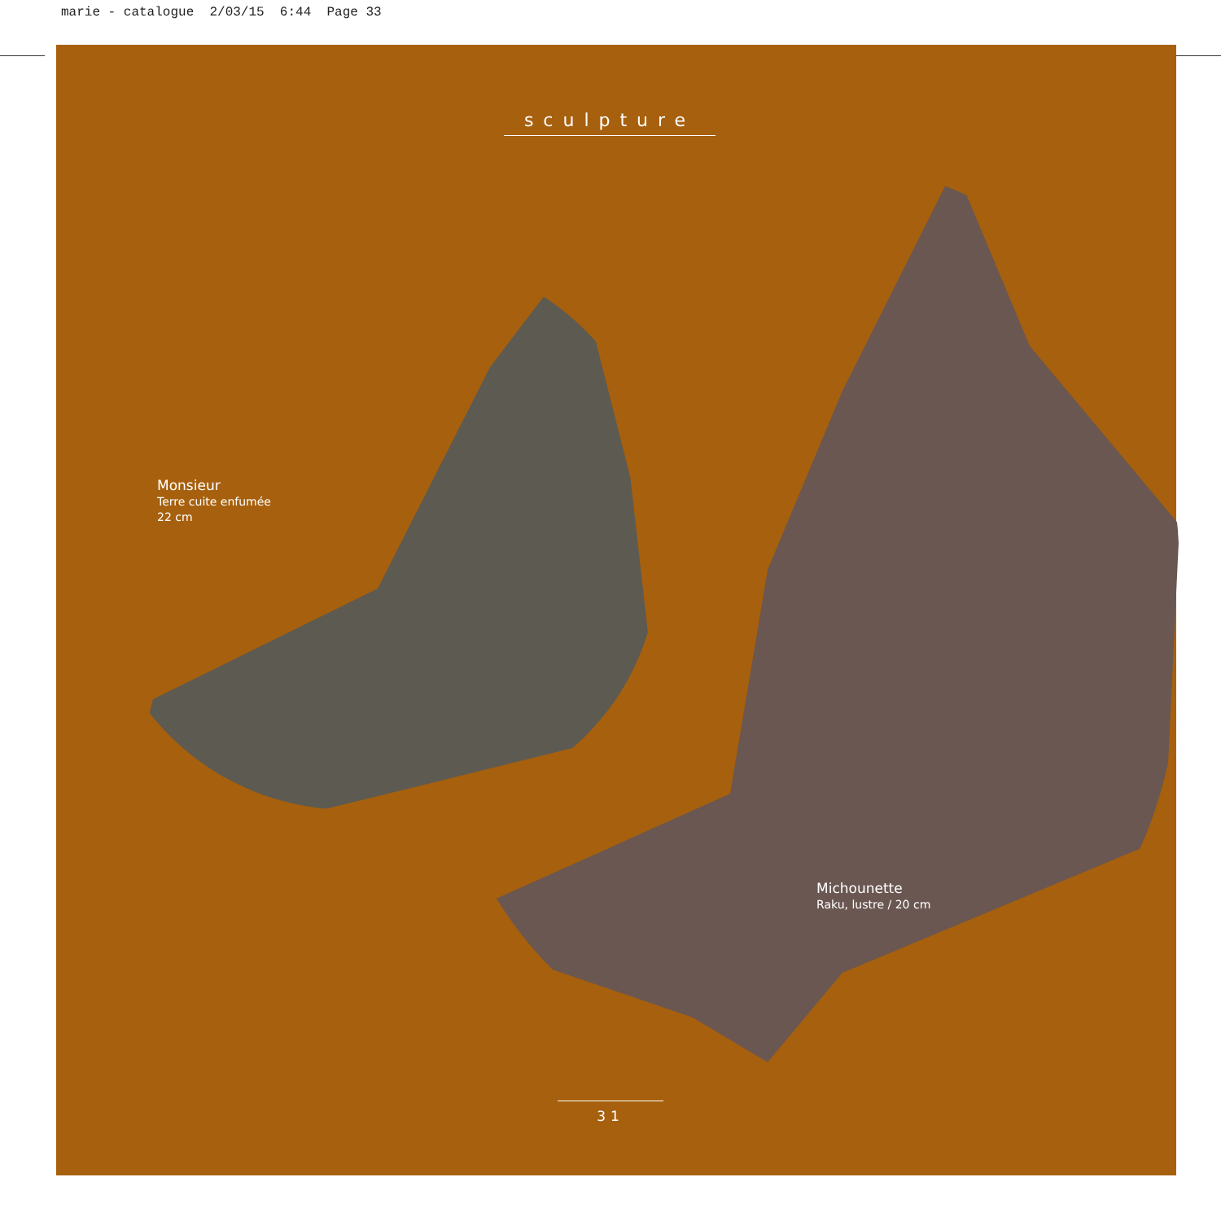marie - catalogue 2/03/15 6:44 Page 33
sculpture
Monsieur
Terre cuite enfumée
22 cm
Michounette
Raku, lustre / 20 cm
31